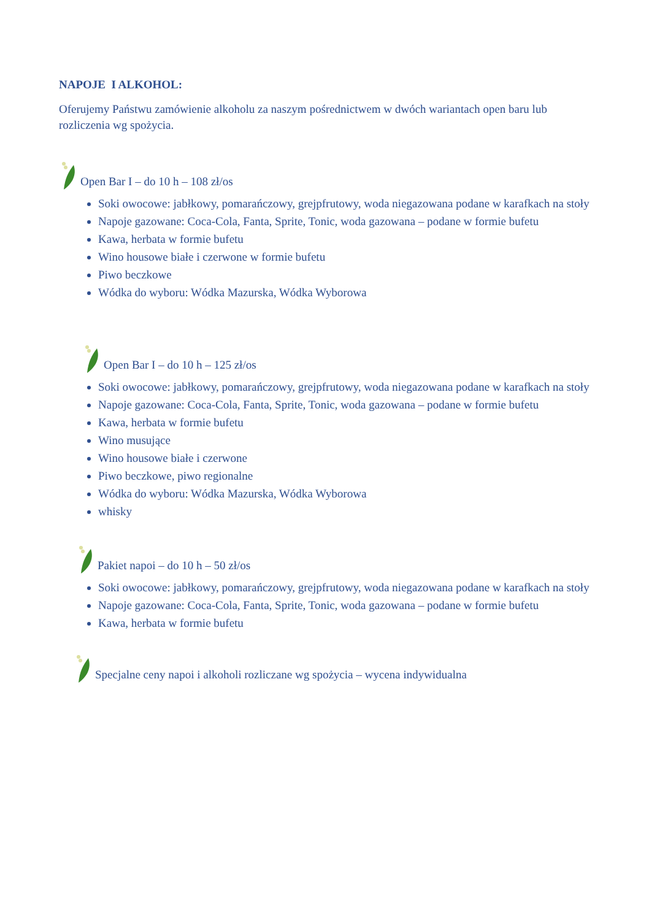NAPOJE I ALKOHOL:
Oferujemy Państwu zamówienie alkoholu za naszym pośrednictwem w dwóch wariantach open baru lub rozliczenia wg spożycia.
Open Bar I – do 10 h – 108 zł/os
Soki owocowe: jabłkowy, pomarańczowy, grejpfrutowy, woda niegazowana podane w karafkach na stoły
Napoje gazowane: Coca-Cola, Fanta, Sprite, Tonic, woda gazowana – podane w formie bufetu
Kawa, herbata w formie bufetu
Wino housowe białe i czerwone w formie bufetu
Piwo beczkowe
Wódka do wyboru: Wódka Mazurska, Wódka Wyborowa
Open Bar I – do 10 h – 125 zł/os
Soki owocowe: jabłkowy, pomarańczowy, grejpfrutowy, woda niegazowana podane w karafkach na stoły
Napoje gazowane: Coca-Cola, Fanta, Sprite, Tonic, woda gazowana – podane w formie bufetu
Kawa, herbata w formie bufetu
Wino musujące
Wino housowe białe i czerwone
Piwo beczkowe, piwo regionalne
Wódka do wyboru: Wódka Mazurska, Wódka Wyborowa
whisky
Pakiet napoi – do 10 h – 50 zł/os
Soki owocowe: jabłkowy, pomarańczowy, grejpfrutowy, woda niegazowana podane w karafkach na stoły
Napoje gazowane: Coca-Cola, Fanta, Sprite, Tonic, woda gazowana – podane w formie bufetu
Kawa, herbata w formie bufetu
Specjalne ceny napoi i alkoholi rozliczane wg spożycia – wycena indywidualna